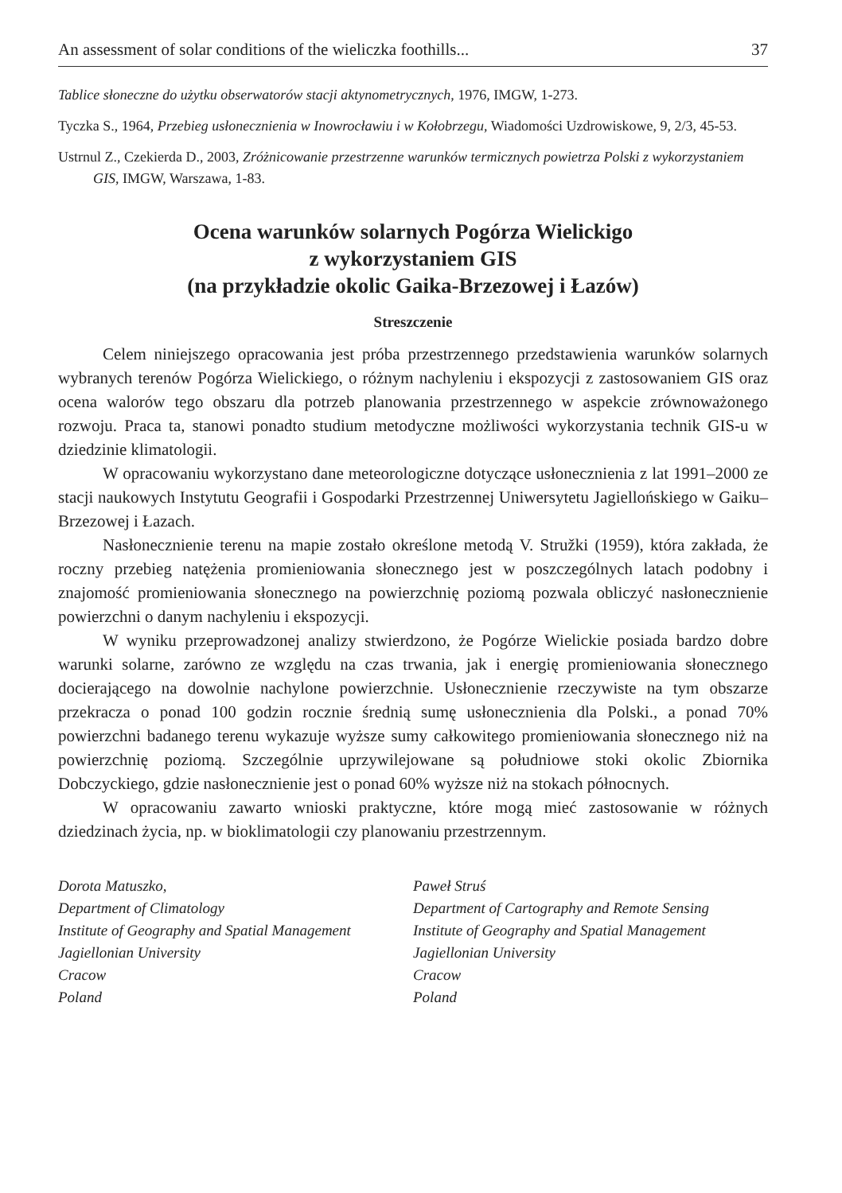An assessment of solar conditions of the wieliczka foothills... 37
Tablice słoneczne do użytku obserwatorów stacji aktynometrycznych, 1976, IMGW, 1-273.
Tyczka S., 1964, Przebieg usłonecznienia w Inowrocławiu i w Kołobrzegu, Wiadomości Uzdrowiskowe, 9, 2/3, 45-53.
Ustrnul Z., Czekierda D., 2003, Zróżnicowanie przestrzenne warunków termicznych powietrza Polski z wykorzystaniem GIS, IMGW, Warszawa, 1-83.
Ocena warunków solarnych Pogórza Wielickigo
z wykorzystaniem GIS
(na przykładzie okolic Gaika-Brzezowej i Łazów)
Streszczenie
Celem niniejszego opracowania jest próba przestrzennego przedstawienia warunków solarnych wybranych terenów Pogórza Wielickiego, o różnym nachyleniu i ekspozycji z zastosowaniem GIS oraz ocena walorów tego obszaru dla potrzeb planowania przestrzennego w aspekcie zrównoważonego rozwoju. Praca ta, stanowi ponadto studium metodyczne możliwości wykorzystania technik GIS-u w dziedzinie klimatologii.
W opracowaniu wykorzystano dane meteorologiczne dotyczące usłonecznienia z lat 1991–2000 ze stacji naukowych Instytutu Geografii i Gospodarki Przestrzennej Uniwersytetu Jagiellońskiego w Gaiku–Brzezowej i Łazach.
Nasłonecznienie terenu na mapie zostało określone metodą V. Stružki (1959), która zakłada, że roczny przebieg natężenia promieniowania słonecznego jest w poszczególnych latach podobny i znajomość promieniowania słonecznego na powierzchnię poziomą pozwala obliczyć nasłonecznienie powierzchni o danym nachyleniu i ekspozycji.
W wyniku przeprowadzonej analizy stwierdzono, że Pogórze Wielickie posiada bardzo dobre warunki solarne, zarówno ze względu na czas trwania, jak i energię promieniowania słonecznego docierającego na dowolnie nachylone powierzchnie. Usłonecznienie rzeczywiste na tym obszarze przekracza o ponad 100 godzin rocznie średnią sumę usłonecznienia dla Polski., a ponad 70% powierzchni badanego terenu wykazuje wyższe sumy całkowitego promieniowania słonecznego niż na powierzchnię poziomą. Szczególnie uprzywilejowane są południowe stoki okolic Zbiornika Dobczyckiego, gdzie nasłonecznienie jest o ponad 60% wyższe niż na stokach północnych.
W opracowaniu zawarto wnioski praktyczne, które mogą mieć zastosowanie w różnych dziedzinach życia, np. w bioklimatologii czy planowaniu przestrzennym.
Dorota Matuszko,
Department of Climatology
Institute of Geography and Spatial Management
Jagiellonian University
Cracow
Poland
Paweł Struś
Department of Cartography and Remote Sensing
Institute of Geography and Spatial Management
Jagiellonian University
Cracow
Poland